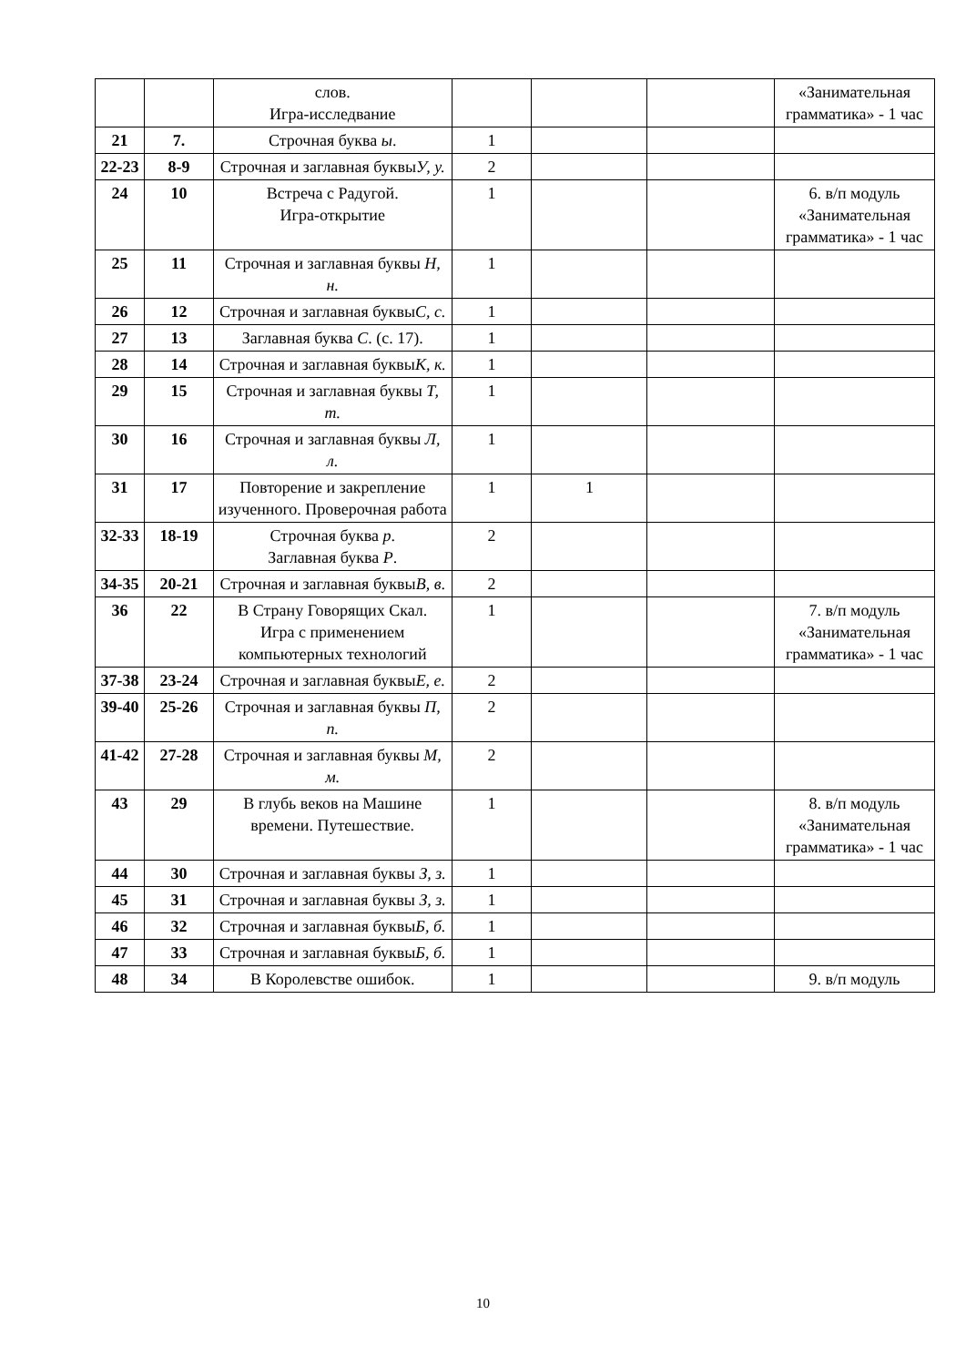| | | слов. Игра-исследвание | | | | «Занимательная грамматика» - 1 час |
| 21 | 7. | Строчная буква ы . | 1 | | | |
| 22-23 | 8-9 | Строчная и заглавная буквы У, у. | 2 | | | |
| 24 | 10 | Встреча с Радугой. Игра-открытие | 1 | | | 6. в/п модуль «Занимательная грамматика» - 1 час |
| 25 | 11 | Строчная и заглавная буквы Н, н. | 1 | | | |
| 26 | 12 | Строчная и заглавная буквы С, с. | 1 | | | |
| 27 | 13 | Заглавная буква С . (с. 17). | 1 | | | |
| 28 | 14 | Строчная и заглавная буквы К, к. | 1 | | | |
| 29 | 15 | Строчная и заглавная буквы Т, т. | 1 | | | |
| 30 | 16 | Строчная и заглавная буквы Л, л. | 1 | | | |
| 31 | 17 | Повторение и закрепление изученного. Проверочная работа | 1 | 1 | | |
| 32-33 | 18-19 | Строчная буква р . Заглавная буква Р . | 2 | | | |
| 34-35 | 20-21 | Строчная и заглавная буквы В, в . | 2 | | | |
| 36 | 22 | В Страну Говорящих Скал. Игра с применением компьютерных технологий | 1 | | | 7. в/п модуль «Занимательная грамматика» - 1 час |
| 37-38 | 23-24 | Строчная и заглавная буквы Е, е. | 2 | | | |
| 39-40 | 25-26 | Строчная и заглавная буквы П, п. | 2 | | | |
| 41-42 | 27-28 | Строчная и заглавная буквы М, м. | 2 | | | |
| 43 | 29 | В глубь веков на Машине времени. Путешествие. | 1 | | | 8. в/п модуль «Занимательная грамматика» - 1 час |
| 44 | 30 | Строчная и заглавная буквы З, з. | 1 | | | |
| 45 | 31 | Строчная и заглавная буквы З, з. | 1 | | | |
| 46 | 32 | Строчная и заглавная буквы Б, б. | 1 | | | |
| 47 | 33 | Строчная и заглавная буквы Б, б. | 1 | | | |
| 48 | 34 | В Королевстве ошибок. | 1 | | | 9. в/п модуль |
10